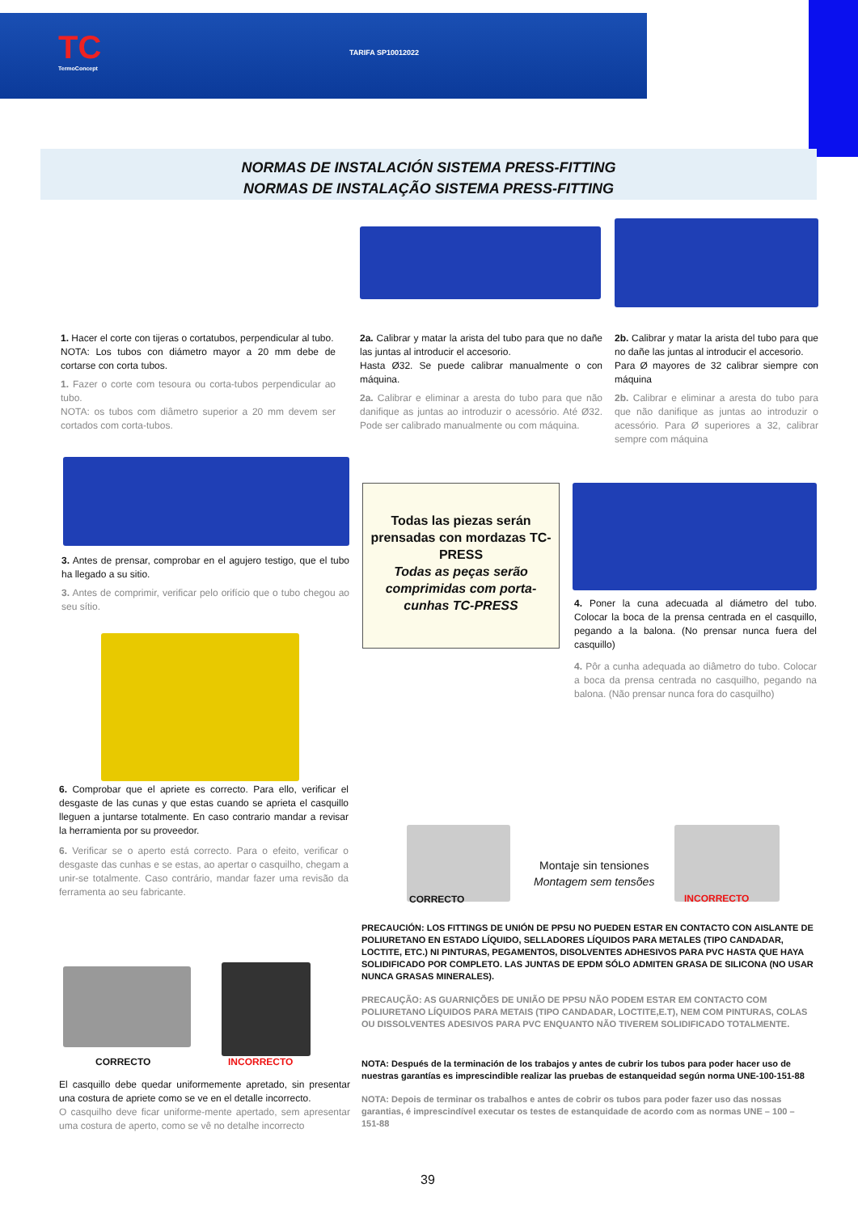TC
TermoConcept
TARIFA SP10012022
NORMAS DE INSTALACIÓN SISTEMA PRESS-FITTING
NORMAS DE INSTALAÇÃO SISTEMA PRESS-FITTING
1. Hacer el corte con tijeras o cortatubos, perpendicular al tubo.
NOTA: Los tubos con diámetro mayor a 20 mm debe de cortarse con corta tubos.
1. Fazer o corte com tesoura ou corta-tubos perpendicular ao tubo.
NOTA: os tubos com diâmetro superior a 20 mm devem ser cortados com corta-tubos.
2a. Calibrar y matar la arista del tubo para que no dañe las juntas al introducir el accesorio.
Hasta Ø32. Se puede calibrar manualmente o con máquina.
2a. Calibrar e eliminar a aresta do tubo para que não danifique as juntas ao introduzir o acessório. Até Ø32. Pode ser calibrado manualmente ou com máquina.
2b. Calibrar y matar la arista del tubo para que no dañe las juntas al introducir el accesorio.
Para Ø mayores de 32 calibrar siempre con máquina
2b. Calibrar e eliminar a aresta do tubo para que não danifique as juntas ao introduzir o acessório. Para Ø superiores a 32, calibrar sempre com máquina
3. Antes de prensar, comprobar en el agujero testigo, que el tubo ha llegado a su sitio.
3. Antes de comprimir, verificar pelo orifício que o tubo chegou ao seu sítio.
Todas las piezas serán prensadas con mordazas TC-PRESS
Todas as peças serão comprimidas com porta-cunhas TC-PRESS
4. Poner la cuna adecuada al diámetro del tubo. Colocar la boca de la prensa centrada en el casquillo, pegando a la balona. (No prensar nunca fuera del casquillo)
4. Pôr a cunha adequada ao diâmetro do tubo. Colocar a boca da prensa centrada no casquilho, pegando na balona. (Não prensar nunca fora do casquilho)
6. Comprobar que el apriete es correcto. Para ello, verificar el desgaste de las cunas y que estas cuando se aprieta el casquillo lleguen a juntarse totalmente. En caso contrario mandar a revisar la herramienta por su proveedor.
6. Verificar se o aperto está correcto. Para o efeito, verificar o desgaste das cunhas e se estas, ao apertar o casquilho, chegam a unir-se totalmente. Caso contrário, mandar fazer uma revisão da ferramenta ao seu fabricante.
CORRECTO
Montaje sin tensiones
Montagem sem tensões
INCORRECTO
PRECAUCIÓN: LOS FITTINGS DE UNIÓN DE PPSU NO PUEDEN ESTAR EN CONTACTO CON AISLANTE DE POLIURETANO EN ESTADO LÍQUIDO, SELLADORES LÍQUIDOS PARA METALES (TIPO CANDADAR, LOCTITE, ETC.) NI PINTURAS, PEGAMENTOS, DISOLVENTES ADHESIVOS PARA PVC HASTA QUE HAYA SOLIDIFICADO POR COMPLETO. LAS JUNTAS DE EPDM SÓLO ADMITEN GRASA DE SILICONA (NO USAR NUNCA GRASAS MINERALES).
PRECAUÇÃO: AS GUARNIÇÕES DE UNIÃO DE PPSU NÃO PODEM ESTAR EM CONTACTO COM POLIURETANO LÍQUIDOS PARA METAIS (TIPO CANDADAR, LOCTITE,E.T), NEM COM PINTURAS, COLAS OU DISSOLVENTES ADESIVOS PARA PVC ENQUANTO NÃO TIVEREM SOLIDIFICADO TOTALMENTE.
CORRECTO INCORRECTO
NOTA: Después de la terminación de los trabajos y antes de cubrir los tubos para poder hacer uso de nuestras garantías es imprescindible realizar las pruebas de estanqueidad según norma UNE-100-151-88
NOTA: Depois de terminar os trabalhos e antes de cobrir os tubos para poder fazer uso das nossas garantias, é imprescindível executar os testes de estanquidade de acordo com as normas UNE – 100 – 151-88
El casquillo debe quedar uniformemente apretado, sin presentar una costura de apriete como se ve en el detalle incorrecto.
O casquilho deve ficar uniforme-mente apertado, sem apresentar uma costura de aperto, como se vê no detalhe incorrecto
39